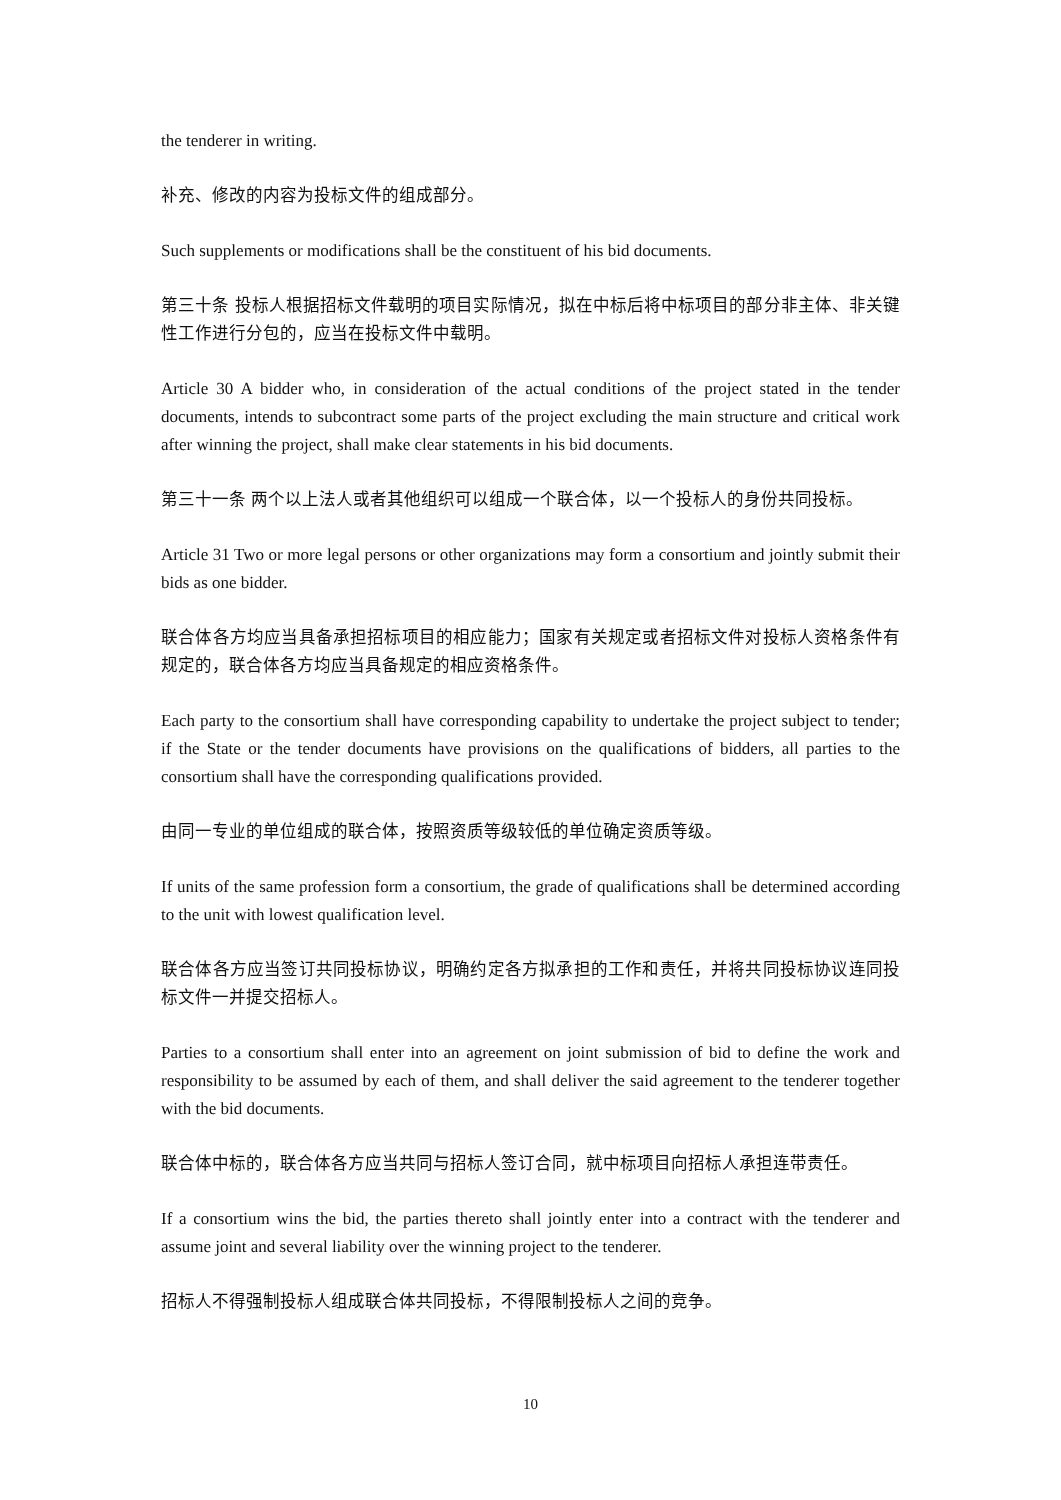the tenderer in writing.
补充、修改的内容为投标文件的组成部分。
Such supplements or modifications shall be the constituent of his bid documents.
第三十条 投标人根据招标文件载明的项目实际情况，拟在中标后将中标项目的部分非主体、非关键性工作进行分包的，应当在投标文件中载明。
Article 30 A bidder who, in consideration of the actual conditions of the project stated in the tender documents, intends to subcontract some parts of the project excluding the main structure and critical work after winning the project, shall make clear statements in his bid documents.
第三十一条 两个以上法人或者其他组织可以组成一个联合体，以一个投标人的身份共同投标。
Article 31 Two or more legal persons or other organizations may form a consortium and jointly submit their bids as one bidder.
联合体各方均应当具备承担招标项目的相应能力；国家有关规定或者招标文件对投标人资格条件有规定的，联合体各方均应当具备规定的相应资格条件。
Each party to the consortium shall have corresponding capability to undertake the project subject to tender; if the State or the tender documents have provisions on the qualifications of bidders, all parties to the consortium shall have the corresponding qualifications provided.
由同一专业的单位组成的联合体，按照资质等级较低的单位确定资质等级。
If units of the same profession form a consortium, the grade of qualifications shall be determined according to the unit with lowest qualification level.
联合体各方应当签订共同投标协议，明确约定各方拟承担的工作和责任，并将共同投标协议连同投标文件一并提交招标人。
Parties to a consortium shall enter into an agreement on joint submission of bid to define the work and responsibility to be assumed by each of them, and shall deliver the said agreement to the tenderer together with the bid documents.
联合体中标的，联合体各方应当共同与招标人签订合同，就中标项目向招标人承担连带责任。
If a consortium wins the bid, the parties thereto shall jointly enter into a contract with the tenderer and assume joint and several liability over the winning project to the tenderer.
招标人不得强制投标人组成联合体共同投标，不得限制投标人之间的竞争。
10